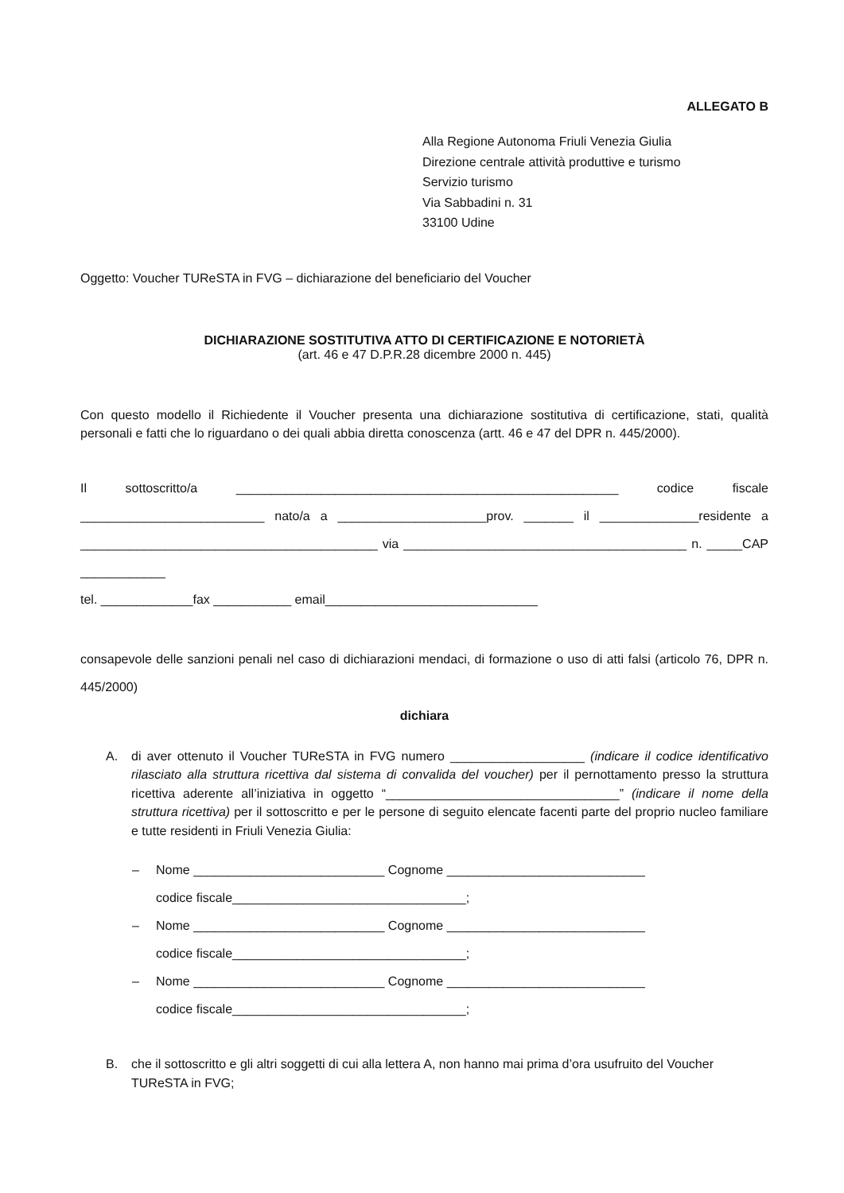ALLEGATO B
Alla Regione Autonoma Friuli Venezia Giulia
Direzione centrale attività produttive e turismo
Servizio turismo
Via Sabbadini n. 31
33100 Udine
Oggetto: Voucher TUReSTA in FVG – dichiarazione del beneficiario del Voucher
DICHIARAZIONE SOSTITUTIVA ATTO DI CERTIFICAZIONE E NOTORIETÀ
(art. 46 e 47 D.P.R.28 dicembre 2000 n. 445)
Con questo modello il Richiedente il Voucher presenta una dichiarazione sostitutiva di certificazione, stati, qualità personali e fatti che lo riguardano o dei quali abbia diretta conoscenza (artt. 46 e 47 del DPR n. 445/2000).
Il sottoscritto/a ______________________________________________________ codice fiscale __________________________ nato/a a _____________________prov. _______ il ______________residente a __________________________________________ via ________________________________________ n. _____CAP ____________
tel. _____________fax ___________ email______________________________
consapevole delle sanzioni penali nel caso di dichiarazioni mendaci, di formazione o uso di atti falsi (articolo 76, DPR n. 445/2000)
dichiara
A. di aver ottenuto il Voucher TUReSTA in FVG numero ___________________ (indicare il codice identificativo rilasciato alla struttura ricettiva dal sistema di convalida del voucher) per il pernottamento presso la struttura ricettiva aderente all’iniziativa in oggetto “_________________________________” (indicare il nome della struttura ricettiva) per il sottoscritto e per le persone di seguito elencate facenti parte del proprio nucleo familiare e tutte residenti in Friuli Venezia Giulia:
– Nome ___________________________ Cognome ____________________________
codice fiscale_________________________________;
– Nome ___________________________ Cognome ____________________________
codice fiscale_________________________________;
– Nome ___________________________ Cognome ____________________________
codice fiscale_________________________________;
B. che il sottoscritto e gli altri soggetti di cui alla lettera A, non hanno mai prima d’ora usufruito del Voucher TUReSTA in FVG;